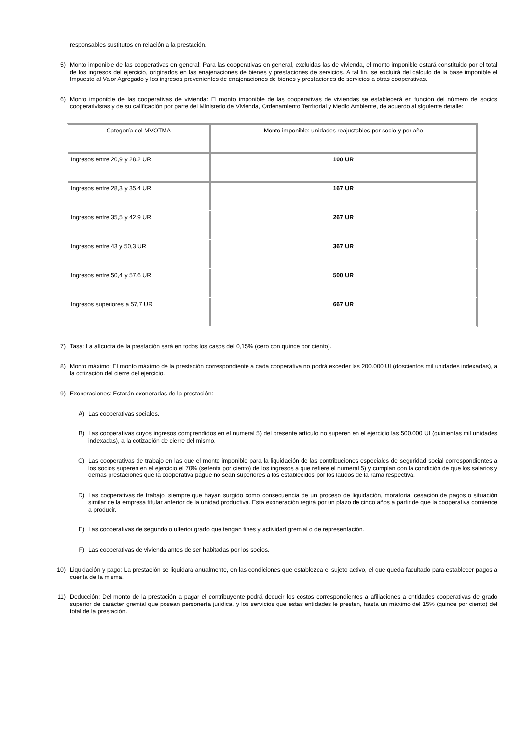responsables sustitutos en relación a la prestación.
5) Monto imponible de las cooperativas en general: Para las cooperativas en general, excluidas las de vivienda, el monto imponible estará constituido por el total de los ingresos del ejercicio, originados en las enajenaciones de bienes y prestaciones de servicios. A tal fin, se excluirá del cálculo de la base imponible el Impuesto al Valor Agregado y los ingresos provenientes de enajenaciones de bienes y prestaciones de servicios a otras cooperativas.
6) Monto imponible de las cooperativas de vivienda: El monto imponible de las cooperativas de viviendas se establecerá en función del número de socios cooperativistas y de su calificación por parte del Ministerio de Vivienda, Ordenamiento Territorial y Medio Ambiente, de acuerdo al siguiente detalle:
| Categoría del MVOTMA | Monto imponible: unidades reajustables por socio y por año |
| --- | --- |
| Ingresos entre 20,9 y 28,2 UR | 100 UR |
| Ingresos entre 28,3 y 35,4 UR | 167 UR |
| Ingresos entre 35,5 y 42,9 UR | 267 UR |
| Ingresos entre 43 y 50,3 UR | 367 UR |
| Ingresos entre 50,4 y 57,6 UR | 500 UR |
| Ingresos superiores a 57,7 UR | 667 UR |
7) Tasa: La alícuota de la prestación será en todos los casos del 0,15% (cero con quince por ciento).
8) Monto máximo: El monto máximo de la prestación correspondiente a cada cooperativa no podrá exceder las 200.000 UI (doscientos mil unidades indexadas), a la cotización del cierre del ejercicio.
9) Exoneraciones: Estarán exoneradas de la prestación:
A) Las cooperativas sociales.
B) Las cooperativas cuyos ingresos comprendidos en el numeral 5) del presente artículo no superen en el ejercicio las 500.000 UI (quinientas mil unidades indexadas), a la cotización de cierre del mismo.
C) Las cooperativas de trabajo en las que el monto imponible para la liquidación de las contribuciones especiales de seguridad social correspondientes a los socios superen en el ejercicio el 70% (setenta por ciento) de los ingresos a que refiere el numeral 5) y cumplan con la condición de que los salarios y demás prestaciones que la cooperativa pague no sean superiores a los establecidos por los laudos de la rama respectiva.
D) Las cooperativas de trabajo, siempre que hayan surgido como consecuencia de un proceso de liquidación, moratoria, cesación de pagos o situación similar de la empresa titular anterior de la unidad productiva. Esta exoneración regirá por un plazo de cinco años a partir de que la cooperativa comience a producir.
E) Las cooperativas de segundo o ulterior grado que tengan fines y actividad gremial o de representación.
F) Las cooperativas de vivienda antes de ser habitadas por los socios.
10) Liquidación y pago: La prestación se liquidará anualmente, en las condiciones que establezca el sujeto activo, el que queda facultado para establecer pagos a cuenta de la misma.
11) Deducción: Del monto de la prestación a pagar el contribuyente podrá deducir los costos correspondientes a afiliaciones a entidades cooperativas de grado superior de carácter gremial que posean personería jurídica, y los servicios que estas entidades le presten, hasta un máximo del 15% (quince por ciento) del total de la prestación.